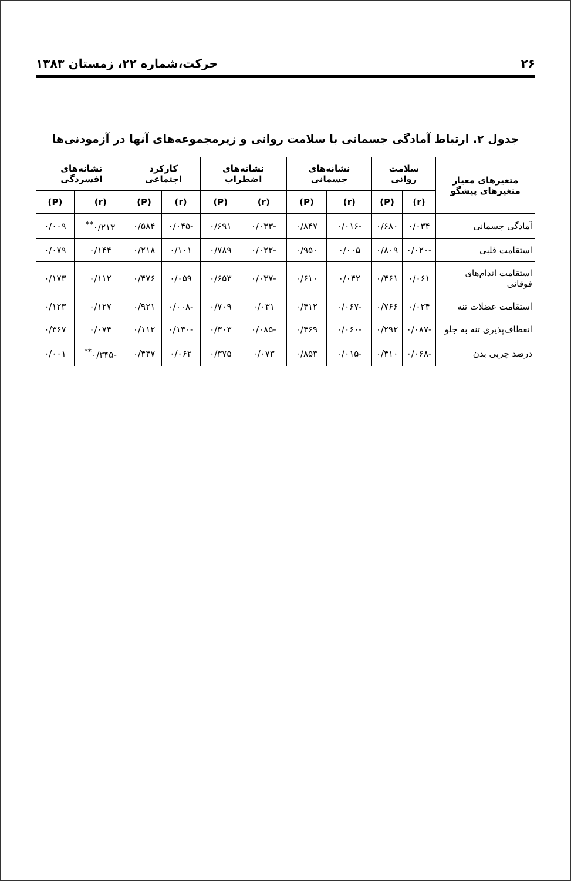۲۶ حرکت،شماره ۲۲، زمستان ۱۳۸۳
جدول ۲. ارتباط آمادگی جسمانی با سلامت روانی و زیرمجموعه‌های آنها در آزمودنی‌ها
| متغیرهای معیار متغیرهای پیشگو | سلامت روانی | | نشانه‌های جسمانی | | نشانه‌های اضطراب | | کارکرد اجتماعی | | نشانه‌های افسردگی | |
| --- | --- | --- | --- | --- | --- | --- | --- | --- | --- | --- |
| | (r) | (P) | (r) | (P) | (r) | (P) | (r) | (P) | (r) | (P) |
| آمادگی جسمانی | ۰/۰۳۴ | ۰/۶۸۰ | -۰/۰۱۶ | ۰/۸۴۷ | -۰/۰۳۳ | ۰/۶۹۱ | -۰/۰۴۵ | ۰/۵۸۴ | ۰/۲۱۳<sup>**</sup> | ۰/۰۰۹ |
| استقامت قلبی | -۰/۰۲۰ | ۰/۸۰۹ | ۰/۰۰۵ | ۰/۹۵۰ | -۰/۰۲۲ | ۰/۷۸۹ | ۰/۱۰۱ | ۰/۲۱۸ | ۰/۱۴۴ | ۰/۰۷۹ |
| استقامت اندام‌های فوقانی | ۰/۰۶۱ | ۰/۴۶۱ | ۰/۰۴۲ | ۰/۶۱۰ | -۰/۰۳۷ | ۰/۶۵۳ | ۰/۰۵۹ | ۰/۴۷۶ | ۰/۱۱۲ | ۰/۱۷۳ |
| استقامت عضلات تنه | ۰/۰۲۴ | ۰/۷۶۶ | -۰/۰۶۷ | ۰/۴۱۲ | ۰/۰۳۱ | ۰/۷۰۹ | -۰/۰۰۸ | ۰/۹۲۱ | ۰/۱۲۷ | ۰/۱۲۳ |
| انعطاف‌پذیری تنه به جلو | -۰/۰۸۷ | ۰/۲۹۲ | -۰/۰۶۰ | ۰/۴۶۹ | -۰/۰۸۵ | ۰/۳۰۳ | -۰/۱۳۰ | ۰/۱۱۲ | ۰/۰۷۴ | ۰/۳۶۷ |
| درصد چربی بدن | -۰/۰۶۸ | ۰/۴۱۰ | -۰/۰۱۵ | ۰/۸۵۳ | ۰/۰۷۳ | ۰/۳۷۵ | ۰/۰۶۲ | ۰/۴۴۷ | -۰/۳۴۵<sup>**</sup> | ۰/۰۰۱ |